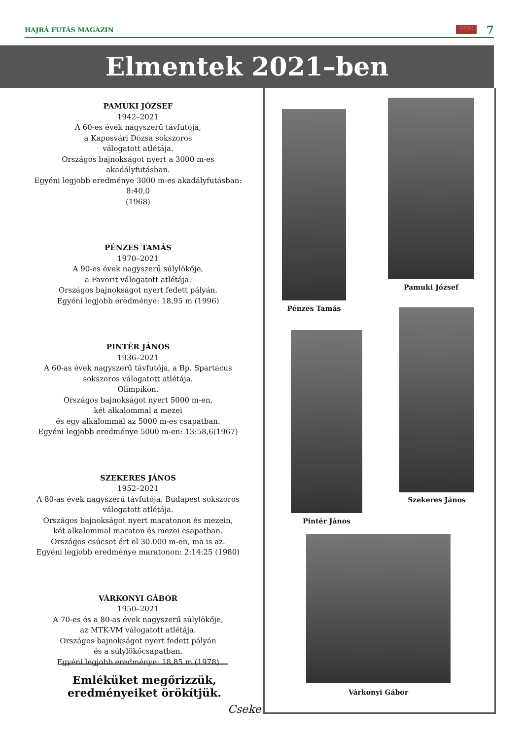HAJRÁ FUTÁS MAGAZIN HFM 7
Elmentek 2021–ben
PAMUKI JÓZSEF
1942–2021
A 60-es évek nagyszerű távfutója,
a Kaposvári Dózsa sokszoros
válogatott atlétája.
Országos bajnokságot nyert a 3000 m-es akadályfutásban.
Egyéni legjobb eredménye 3000 m-es akadályfutásban: 8:40,0
(1968)
PÉNZES TAMÁS
1970–2021
A 90-es évek nagyszerű súlylökője,
a Favorit válogatott atlétája.
Országos bajnokságot nyert fedett pályán.
Egyéni legjobb eredménye: 18,95 m (1996)
PINTÉR JÁNOS
1936–2021
A 60-as évek nagyszerű távfutója, a Bp. Spartacus
sokszoros válogatott atlétája.
Olimpikon.
Országos bajnokságot nyert 5000 m-en,
két alkalommal a mezei
és egy alkalommal az 5000 m-es csapatban.
Egyéni legjobb eredménye 5000 m-en: 13:58,6(1967)
SZEKERES JÁNOS
1952–2021
A 80-as évek nagyszerű távfutója, Budapest sokszoros
válogatott atlétája.
Országos bajnokságot nyert maratonon és mezein,
két alkalommal maraton és mezei csapatban.
Országos csúcsot ért el 30.000 m-en, ma is az.
Egyéni legjobb eredménye maratonon: 2:14:25 (1980)
VÁRKONYI GÁBOR
1950–2021
A 70-es és a 80-as évek nagyszerű súlylökője,
az MTK-VM válogatott atlétája.
Országos bajnokságot nyert fedett pályán
és a súlylökőcsapatban.
Egyéni legjobb eredménye: 18,85 m (1978)
Pamuki József
Pénzes Tamás
Szekeres János
Pintér János
Várkonyi Gábor
Emléküket megőrizzük,
eredményeiket örökítjük.
Cseke